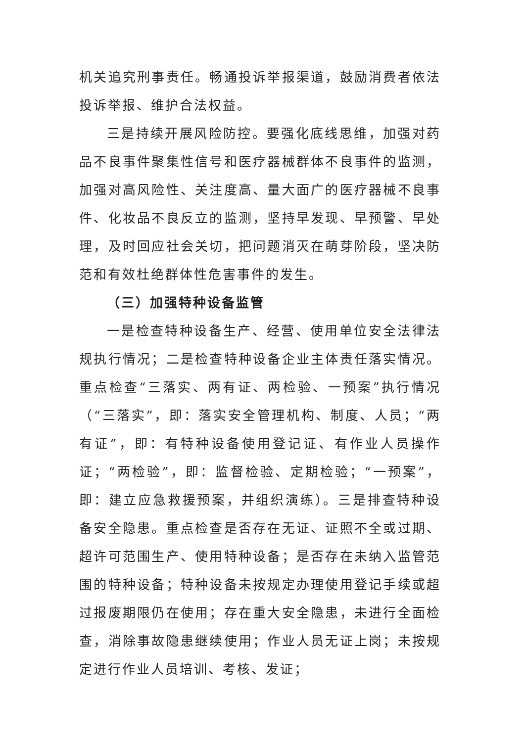机关追究刑事责任。畅通投诉举报渠道，鼓励消费者依法投诉举报、维护合法权益。
三是持续开展风险防控。要强化底线思维，加强对药品不良事件聚集性信号和医疗器械群体不良事件的监测，加强对高风险性、关注度高、量大面广的医疗器械不良事件、化妆品不良反立的监测，坚持早发现、早预警、早处理，及时回应社会关切，把问题消灭在萌芽阶段，坚决防范和有效杜绝群体性危害事件的发生。
（三）加强特种设备监管
一是检查特种设备生产、经营、使用单位安全法律法规执行情况；二是检查特种设备企业主体责任落实情况。重点检查“三落实、两有证、两检验、一预案”执行情况（“三落实”，即：落实安全管理机构、制度、人员；“两有证”，即：有特种设备使用登记证、有作业人员操作证；“两检验”，即：监督检验、定期检验；“一预案”，即：建立应急救援预案，并组织演练）。三是排查特种设备安全隐患。重点检查是否存在无证、证照不全或过期、超许可范围生产、使用特种设备；是否存在未纳入监管范围的特种设备；特种设备未按规定办理使用登记手续或超过报废期限仍在使用；存在重大安全隐患，未进行全面检查，消除事故隐患继续使用；作业人员无证上岗；未按规定进行作业人员培训、考核、发证；